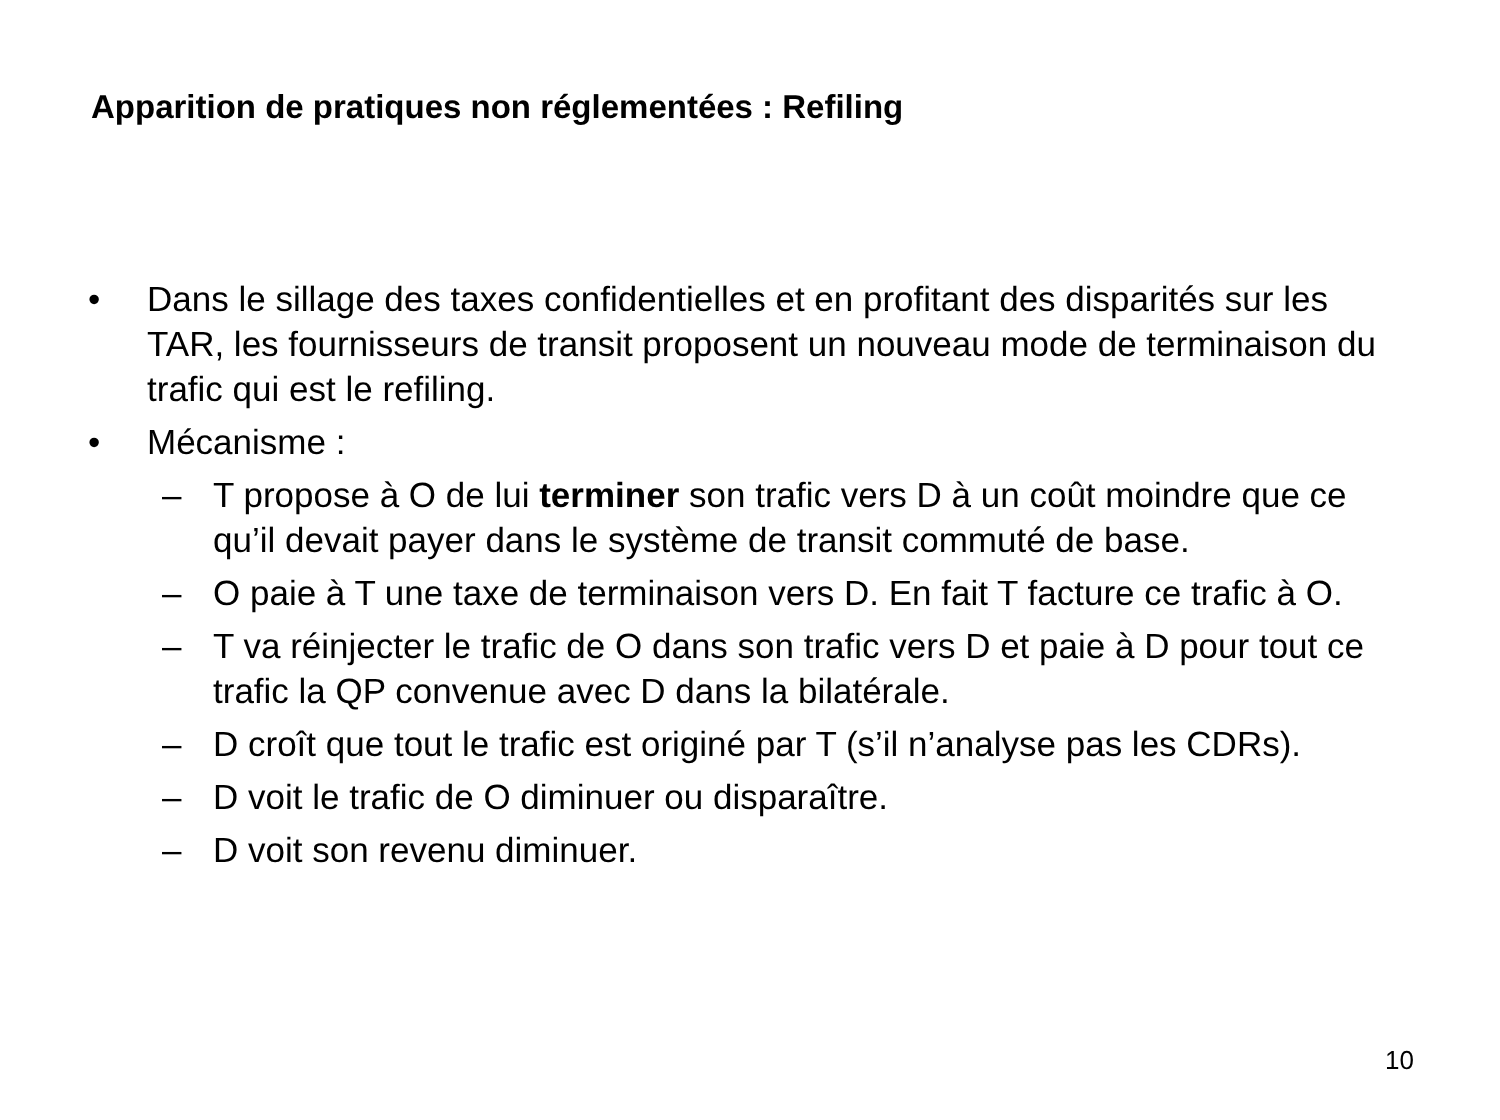Apparition de pratiques non réglementées : Refiling
• Dans le sillage des taxes confidentielles et en profitant des disparités sur les TAR, les fournisseurs de transit proposent un nouveau mode de terminaison du trafic qui est le refiling.
• Mécanisme :
– T propose à O de lui terminer son trafic vers D à un coût moindre que ce qu’il devait payer dans le système de transit commuté de base.
– O paie à T une taxe de terminaison vers D. En fait T facture ce trafic à O.
– T va réinjecter le trafic de O dans son trafic vers D et paie à D pour tout ce trafic la QP convenue avec D dans la bilatérale.
– D croît que tout le trafic est originé par T (s’il n’analyse pas les CDRs).
– D voit le trafic de O diminuer ou disparaître.
– D voit son revenu diminuer.
10